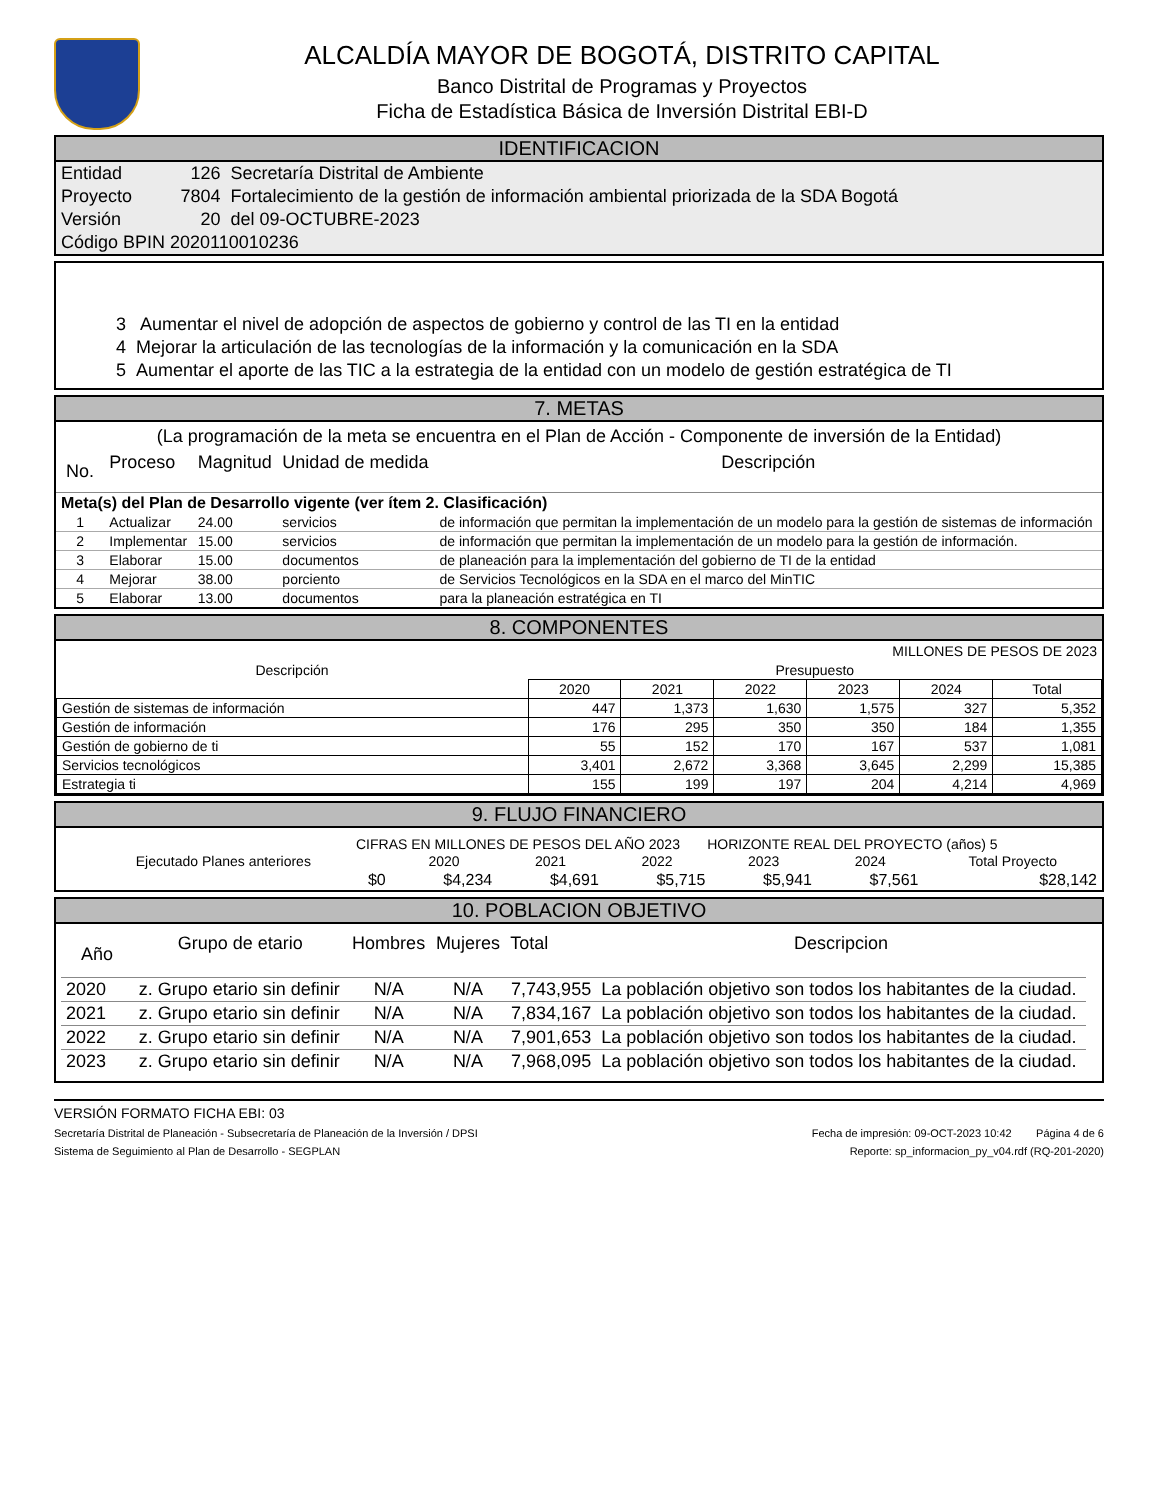ALCALDÍA MAYOR DE BOGOTÁ, DISTRITO CAPITAL
Banco Distrital de Programas y Proyectos
Ficha de Estadística Básica de Inversión Distrital EBI-D
IDENTIFICACION
| Entidad | 126 | Secretaría Distrital de Ambiente |
| Proyecto | 7804 | Fortalecimiento de la gestión de información ambiental priorizada de la SDA Bogotá |
| Versión | 20 | del 09-OCTUBRE-2023 |
| Código BPIN 2020110010236 | | |
3 Aumentar el nivel de adopción de aspectos de gobierno y control de las TI en la entidad
4 Mejorar la articulación de las tecnologías de la información y la comunicación en la SDA
5 Aumentar el aporte de las TIC a la estrategia de la entidad con un modelo de gestión estratégica de TI
7. METAS
(La programación de la meta se encuentra en el Plan de Acción - Componente de inversión de la Entidad)
| No. | Proceso | Magnitud | Unidad de medida | Descripción |
| Meta(s) del Plan de Desarrollo vigente (ver ítem 2. Clasificación) | | | | |
| 1 | Actualizar | 24.00 | servicios | de información que permitan la implementación de un modelo para la gestión de sistemas de información |
| 2 | Implementar | 15.00 | servicios | de información que permitan la implementación de un modelo para la gestión de información. |
| 3 | Elaborar | 15.00 | documentos | de planeación para la implementación del gobierno de TI de la entidad |
| 4 | Mejorar | 38.00 | porciento | de Servicios Tecnológicos en la SDA en el marco del MinTIC |
| 5 | Elaborar | 13.00 | documentos | para la planeación estratégica en TI |
8. COMPONENTES
MILLONES DE PESOS DE 2023
| Descripción | Presupuesto | | | | | |
| | 2020 | 2021 | 2022 | 2023 | 2024 | Total |
| Gestión de sistemas de información | 447 | 1,373 | 1,630 | 1,575 | 327 | 5,352 |
| Gestión de información | 176 | 295 | 350 | 350 | 184 | 1,355 |
| Gestión de gobierno de ti | 55 | 152 | 170 | 167 | 537 | 1,081 |
| Servicios tecnológicos | 3,401 | 2,672 | 3,368 | 3,645 | 2,299 | 15,385 |
| Estrategia ti | 155 | 199 | 197 | 204 | 4,214 | 4,969 |
9. FLUJO FINANCIERO
CIFRAS EN MILLONES DE PESOS DEL AÑO 2023 HORIZONTE REAL DEL PROYECTO (años) 5
| Ejecutado Planes anteriores | 2020 | 2021 | 2022 | 2023 | 2024 | Total Proyecto |
| $0 | $4,234 | $4,691 | $5,715 | $5,941 | $7,561 | $28,142 |
10. POBLACION OBJETIVO
| Año | Grupo de etario | Hombres | Mujeres | Total | Descripcion |
| 2020 | z. Grupo etario sin definir | N/A | N/A | 7,743,955 | La población objetivo son todos los habitantes de la ciudad. |
| 2021 | z. Grupo etario sin definir | N/A | N/A | 7,834,167 | La población objetivo son todos los habitantes de la ciudad. |
| 2022 | z. Grupo etario sin definir | N/A | N/A | 7,901,653 | La población objetivo son todos los habitantes de la ciudad. |
| 2023 | z. Grupo etario sin definir | N/A | N/A | 7,968,095 | La población objetivo son todos los habitantes de la ciudad. |
VERSIÓN FORMATO FICHA EBI: 03
Secretaría Distrital de Planeación - Subsecretaría de Planeación de la Inversión / DPSI Fecha de impresión: 09-OCT-2023 10:42 Página 4 de 6
Sistema de Seguimiento al Plan de Desarrollo - SEGPLAN Reporte: sp_informacion_py_v04.rdf (RQ-201-2020)